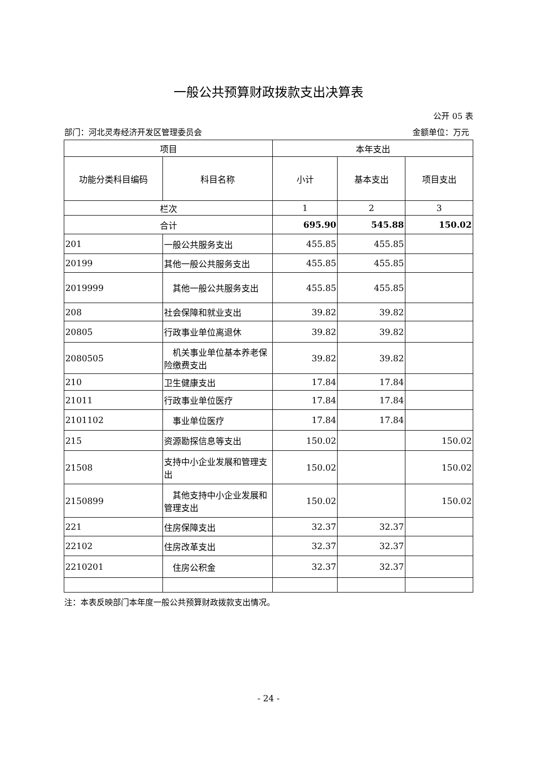一般公共预算财政拨款支出决算表
公开 05 表
部门：河北灵寿经济开发区管理委员会 金额单位：万元
| 项目 | | 本年支出 | | |
| --- | --- | --- | --- | --- |
| 功能分类科目编码 | 科目名称 | 小计 | 基本支出 | 项目支出 |
| 栏次 | | 1 | 2 | 3 |
| 合计 | | 695.90 | 545.88 | 150.02 |
| 201 | 一般公共服务支出 | 455.85 | 455.85 | |
| 20199 | 其他一般公共服务支出 | 455.85 | 455.85 | |
| 2019999 | 其他一般公共服务支出 | 455.85 | 455.85 | |
| 208 | 社会保障和就业支出 | 39.82 | 39.82 | |
| 20805 | 行政事业单位离退休 | 39.82 | 39.82 | |
| 2080505 | 机关事业单位基本养老保险缴费支出 | 39.82 | 39.82 | |
| 210 | 卫生健康支出 | 17.84 | 17.84 | |
| 21011 | 行政事业单位医疗 | 17.84 | 17.84 | |
| 2101102 | 事业单位医疗 | 17.84 | 17.84 | |
| 215 | 资源勘探信息等支出 | 150.02 | | 150.02 |
| 21508 | 支持中小企业发展和管理支出 | 150.02 | | 150.02 |
| 2150899 | 其他支持中小企业发展和管理支出 | 150.02 | | 150.02 |
| 221 | 住房保障支出 | 32.37 | 32.37 | |
| 22102 | 住房改革支出 | 32.37 | 32.37 | |
| 2210201 | 住房公积金 | 32.37 | 32.37 | |
注：本表反映部门本年度一般公共预算财政拨款支出情况。
- 24 -